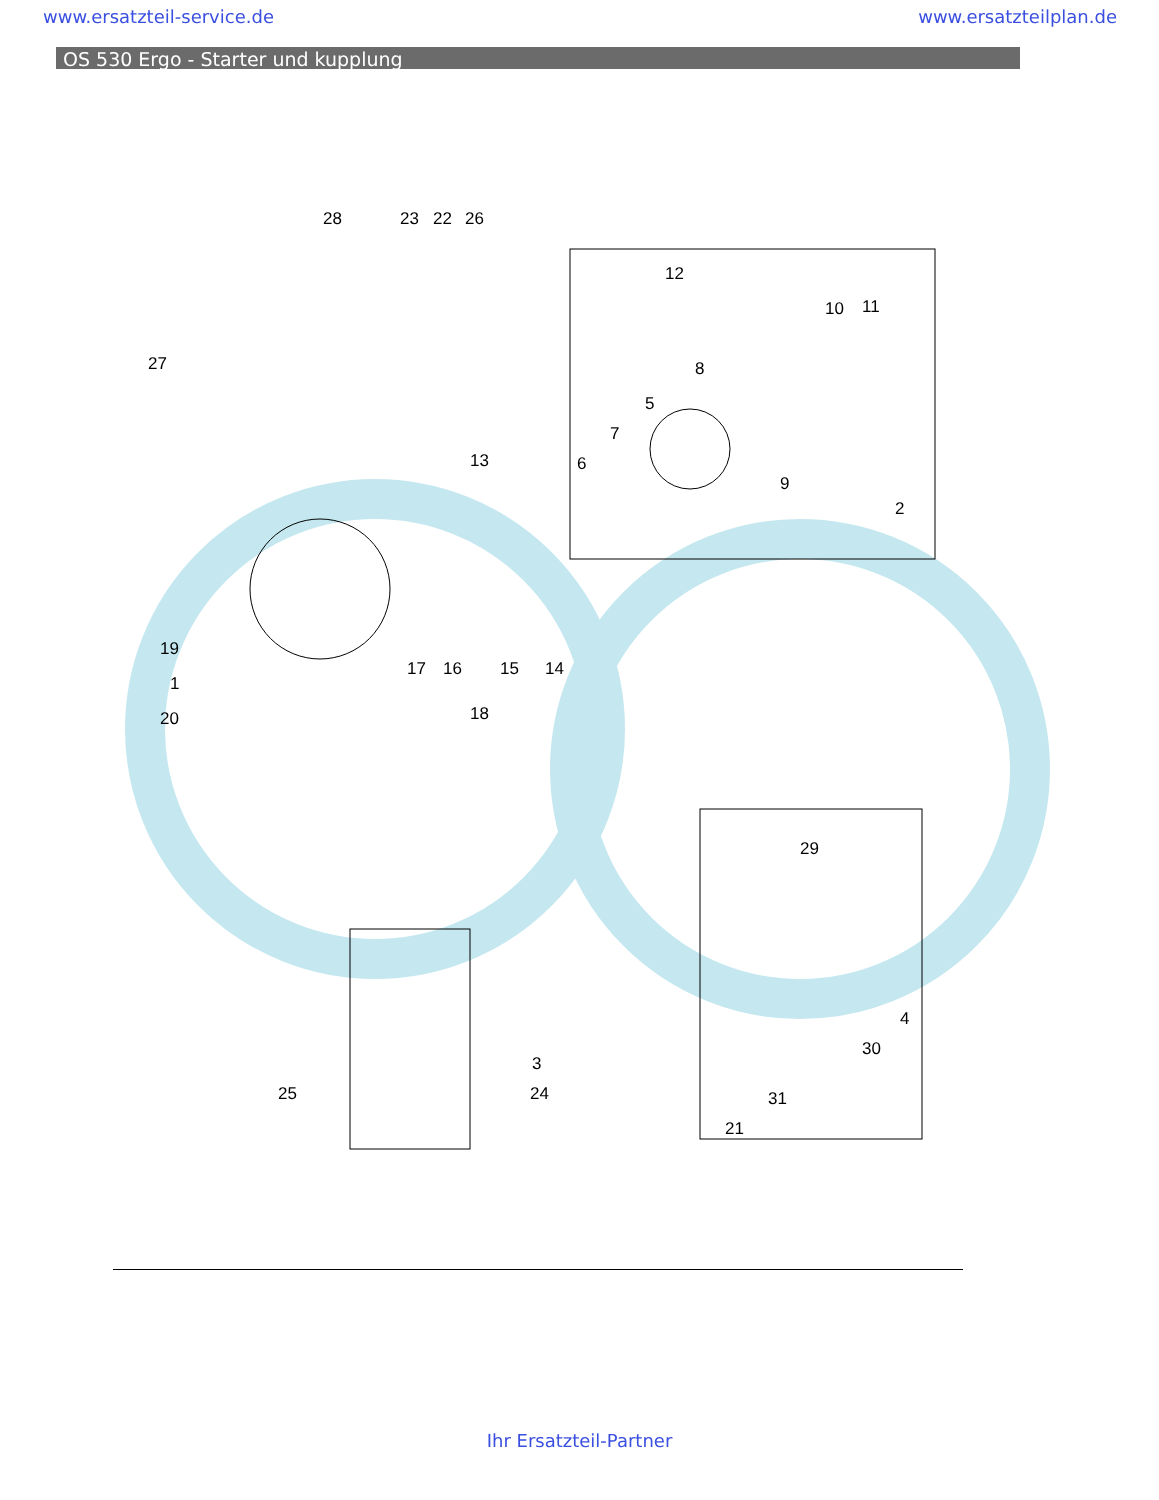www.ersatzteil-service.de www.ersatzteilplan.de
OS 530 Ergo - Starter und kupplung
28 23 22 26
12
10 11
27 8
5
7
6
9
2
13
19
1
20
17 16 15 14
18
29
4
30
31
21
3
24 25
Ihr Ersatzteil-Partner